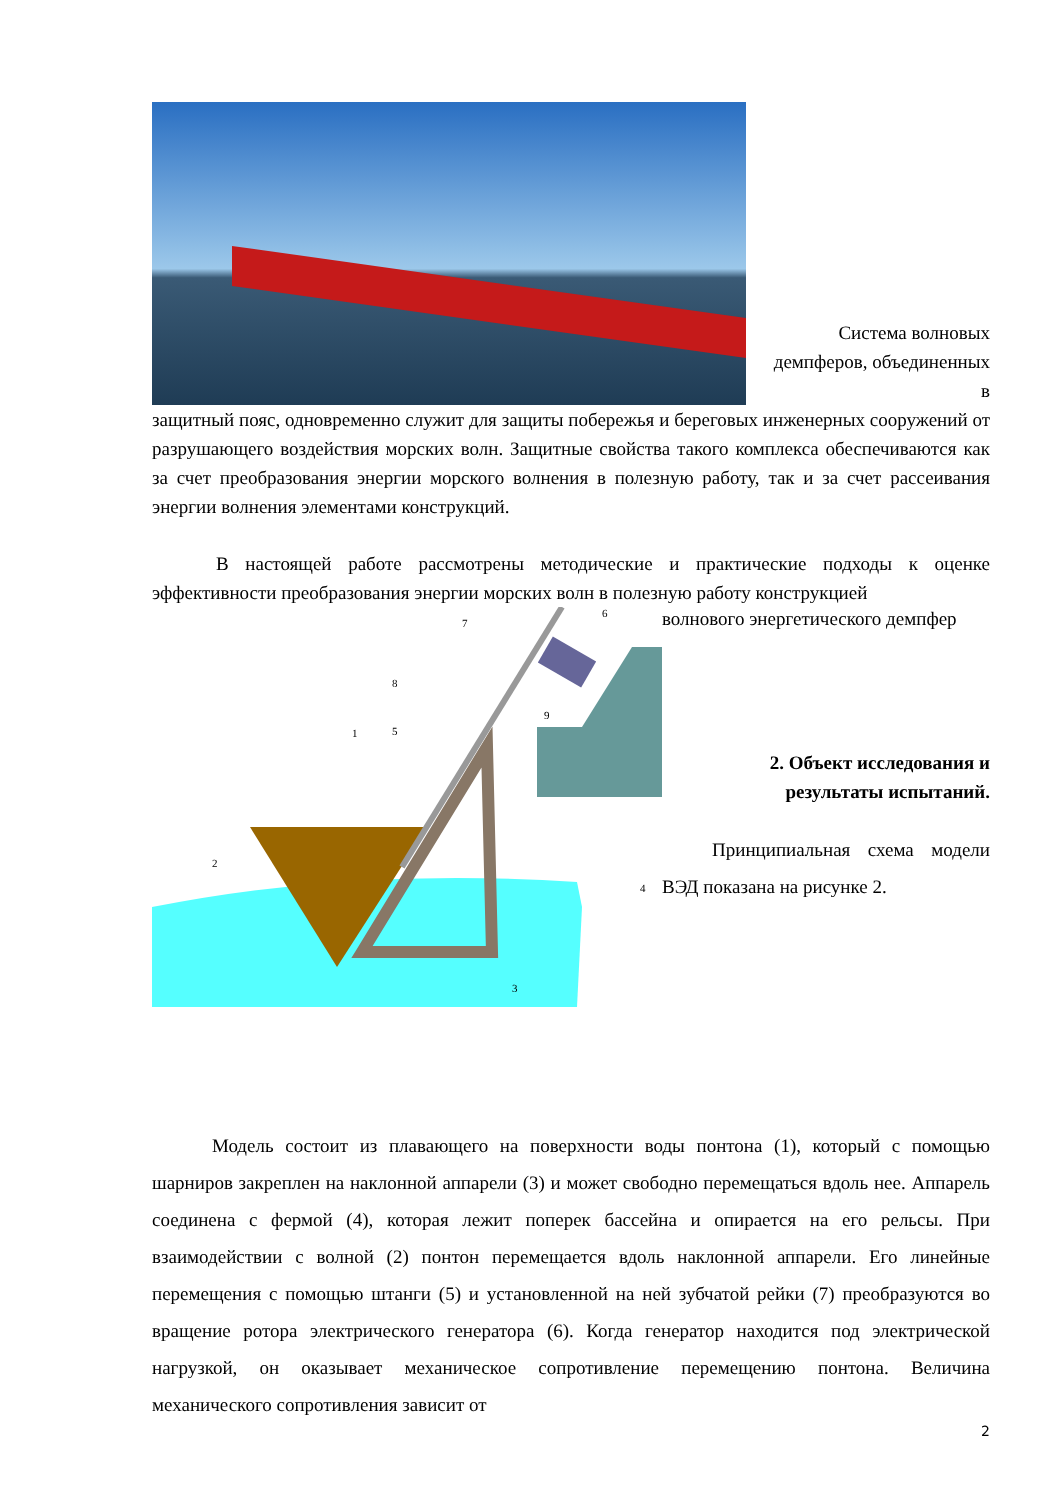Система волновых демпферов, объединенных в
защитный пояс, одновременно служит для защиты побережья и береговых инженерных сооружений от разрушающего воздействия морских волн. Защитные свойства такого комплекса обеспечиваются как за счет преобразования энергии морского волнения в полезную работу, так и за счет рассеивания энергии волнения элементами конструкций.
В настоящей работе рассмотрены методические и практические подходы к оценке эффективности преобразования энергии морских волн в полезную работу конструкцией
1
2
3
4
5
6
7
8
9
волнового энергетического демпфер
2. Объект исследования и
результаты испытаний.
Принципиальная схема модели ВЭД показана на рисунке 2.
Модель состоит из плавающего на поверхности воды понтона (1), который с помощью шарниров закреплен на наклонной аппарели (3) и может свободно перемещаться вдоль нее. Аппарель соединена с фермой (4), которая лежит поперек бассейна и опирается на его рельсы. При взаимодействии с волной (2) понтон перемещается вдоль наклонной аппарели. Его линейные перемещения с помощью штанги (5) и установленной на ней зубчатой рейки (7) преобразуются во вращение ротора электрического генератора (6). Когда генератор находится под электрической нагрузкой, он оказывает механическое сопротивление перемещению понтона. Величина механического сопротивления зависит от
2